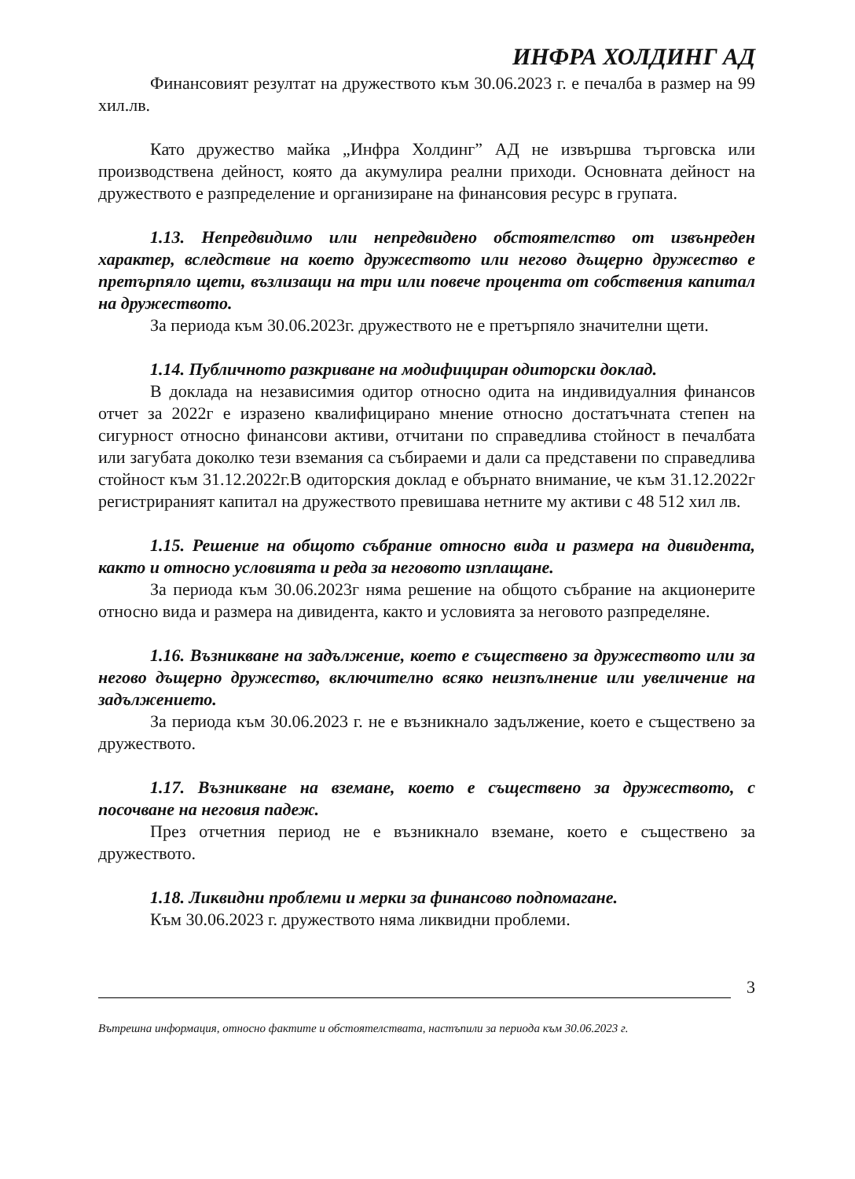ИНФРА ХОЛДИНГ АД
Финансовият резултат на дружеството към 30.06.2023 г. е печалба в размер на 99 хил.лв.
Като дружество майка „Инфра Холдинг” АД не извършва търговска или производствена дейност, която да акумулира реални приходи. Основната дейност на дружеството е разпределение и организиране на финансовия ресурс в групата.
1.13. Непредвидимо или непредвидено обстоятелство от извънреден характер, вследствие на което дружеството или негово дъщерно дружество е претърпяло щети, възлизащи на три или повече процента от собствения капитал на дружеството.
За периода към 30.06.2023г. дружеството не е претърпяло значителни щети.
1.14. Публичното разкриване на модифициран одиторски доклад.
В доклада на независимия одитор относно одита на индивидуалния финансов отчет за 2022г е изразено квалифицирано мнение относно достатъчната степен на сигурност относно финансови активи, отчитани по справедлива стойност в печалбата или загубата доколко тези вземания са събираеми и дали са представени по справедлива стойност към 31.12.2022г.В одиторския доклад е обърнато внимание, че към 31.12.2022г регистрираният капитал на дружеството превишава нетните му активи с 48 512 хил лв.
1.15. Решение на общото събрание относно вида и размера на дивидента, както и относно условията и реда за неговото изплащане.
За периода към 30.06.2023г няма решение на общото събрание на акционерите относно вида и размера на дивидента, както и условията за неговото разпределяне.
1.16. Възникване на задължение, което е съществено за дружеството или за негово дъщерно дружество, включително всяко неизпълнение или увеличение на задължението.
За периода към 30.06.2023 г. не е възникнало задължение, което е съществено за дружеството.
1.17. Възникване на вземане, което е съществено за дружеството, с посочване на неговия падеж.
През отчетния период не е възникнало вземане, което е съществено за дружеството.
1.18. Ликвидни проблеми и мерки за финансово подпомагане.
Към 30.06.2023 г. дружеството няма ликвидни проблеми.
3
Вътрешна информация, относно фактите и обстоятелствата, настъпили за периода към 30.06.2023 г.